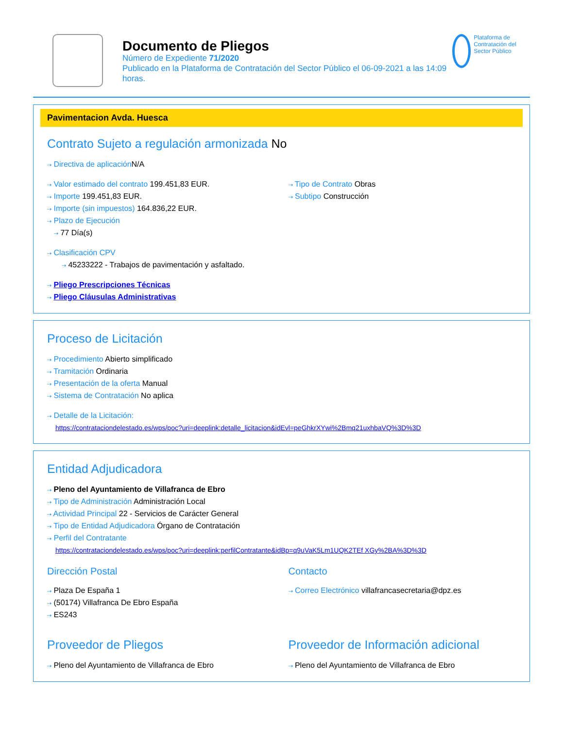Documento de Pliegos
Número de Expediente 71/2020
Publicado en la Plataforma de Contratación del Sector Público el 06-09-2021 a las 14:09 horas.
Plataforma de Contratación del Sector Público
Pavimentacion Avda. Huesca
Contrato Sujeto a regulación armonizada No
⇢ Directiva de aplicación N/A
⇢ Valor estimado del contrato 199.451,83 EUR.
⇢ Importe 199.451,83 EUR.
⇢ Importe (sin impuestos) 164.836,22 EUR.
⇢ Plazo de Ejecución
⇢ 77 Día(s)
⇢ Tipo de Contrato Obras
⇢ Subtipo Construcción
⇢ Clasificación CPV
⇢ 45233222 - Trabajos de pavimentación y asfaltado.
⇢ Pliego Prescripciones Técnicas
⇢ Pliego Cláusulas Administrativas
Proceso de Licitación
⇢ Procedimiento Abierto simplificado
⇢ Tramitación Ordinaria
⇢ Presentación de la oferta Manual
⇢ Sistema de Contratación No aplica
⇢ Detalle de la Licitación:
https://contrataciondelestado.es/wps/poc?uri=deeplink:detalle_licitacion&idEvl=peGhkrXYwi%2Bmq21uxhbaVQ%3D%3D
Entidad Adjudicadora
⇢ Pleno del Ayuntamiento de Villafranca de Ebro
⇢ Tipo de Administración Administración Local
⇢ Actividad Principal 22 - Servicios de Carácter General
⇢ Tipo de Entidad Adjudicadora Órgano de Contratación
⇢ Perfil del Contratante
https://contrataciondelestado.es/wps/poc?uri=deeplink:perfilContratante&idBp=q9uVaK5Lm1UQK2TEf XGy%2BA%3D%3D
Dirección Postal
⇢ Plaza De España 1
⇢ (50174) Villafranca De Ebro España
⇢ ES243
Contacto
⇢ Correo Electrónico villafrancasecretaria@dpz.es
Proveedor de Pliegos
⇢ Pleno del Ayuntamiento de Villafranca de Ebro
Proveedor de Información adicional
⇢ Pleno del Ayuntamiento de Villafranca de Ebro